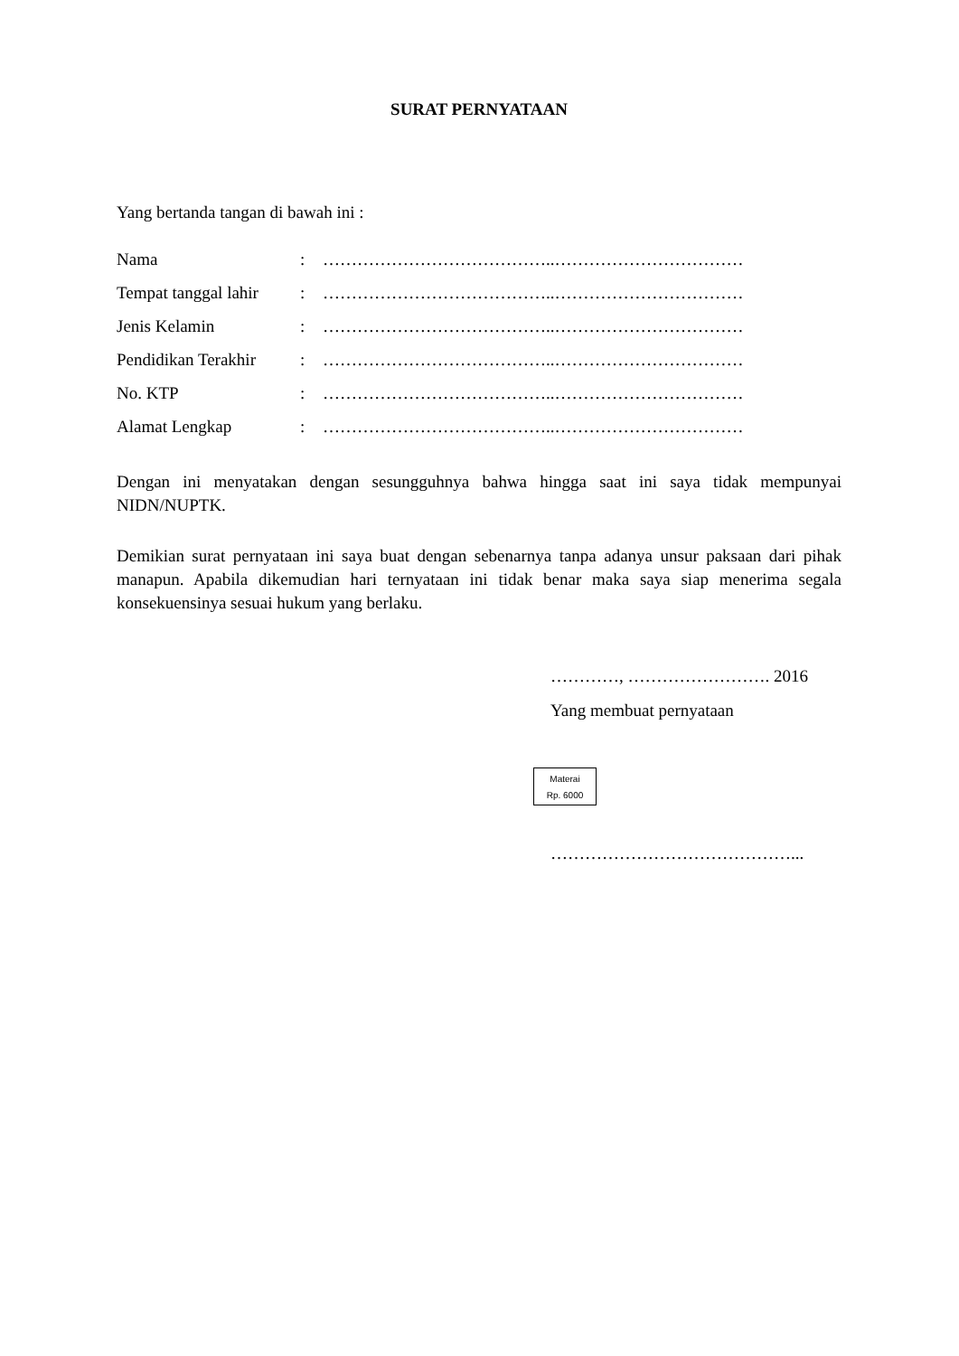SURAT PERNYATAAN
Yang bertanda tangan di bawah ini :
| Nama | : | …………………………………..…………………………… |
| Tempat tanggal lahir | : | …………………………………..…………………………… |
| Jenis Kelamin | : | …………………………………..…………………………… |
| Pendidikan Terakhir | : | …………………………………..…………………………… |
| No. KTP | : | …………………………………..…………………………… |
| Alamat Lengkap | : | …………………………………..…………………………… |
Dengan ini menyatakan dengan sesungguhnya bahwa hingga saat ini saya tidak mempunyai NIDN/NUPTK.
Demikian surat pernyataan ini saya buat dengan sebenarnya tanpa adanya unsur paksaan dari pihak manapun. Apabila dikemudian hari ternyataan ini tidak benar maka saya siap menerima segala konsekuensinya sesuai hukum yang berlaku.
…………, ……………………. 2016
Yang membuat pernyataan
Materai
Rp. 6000
……………………………………...